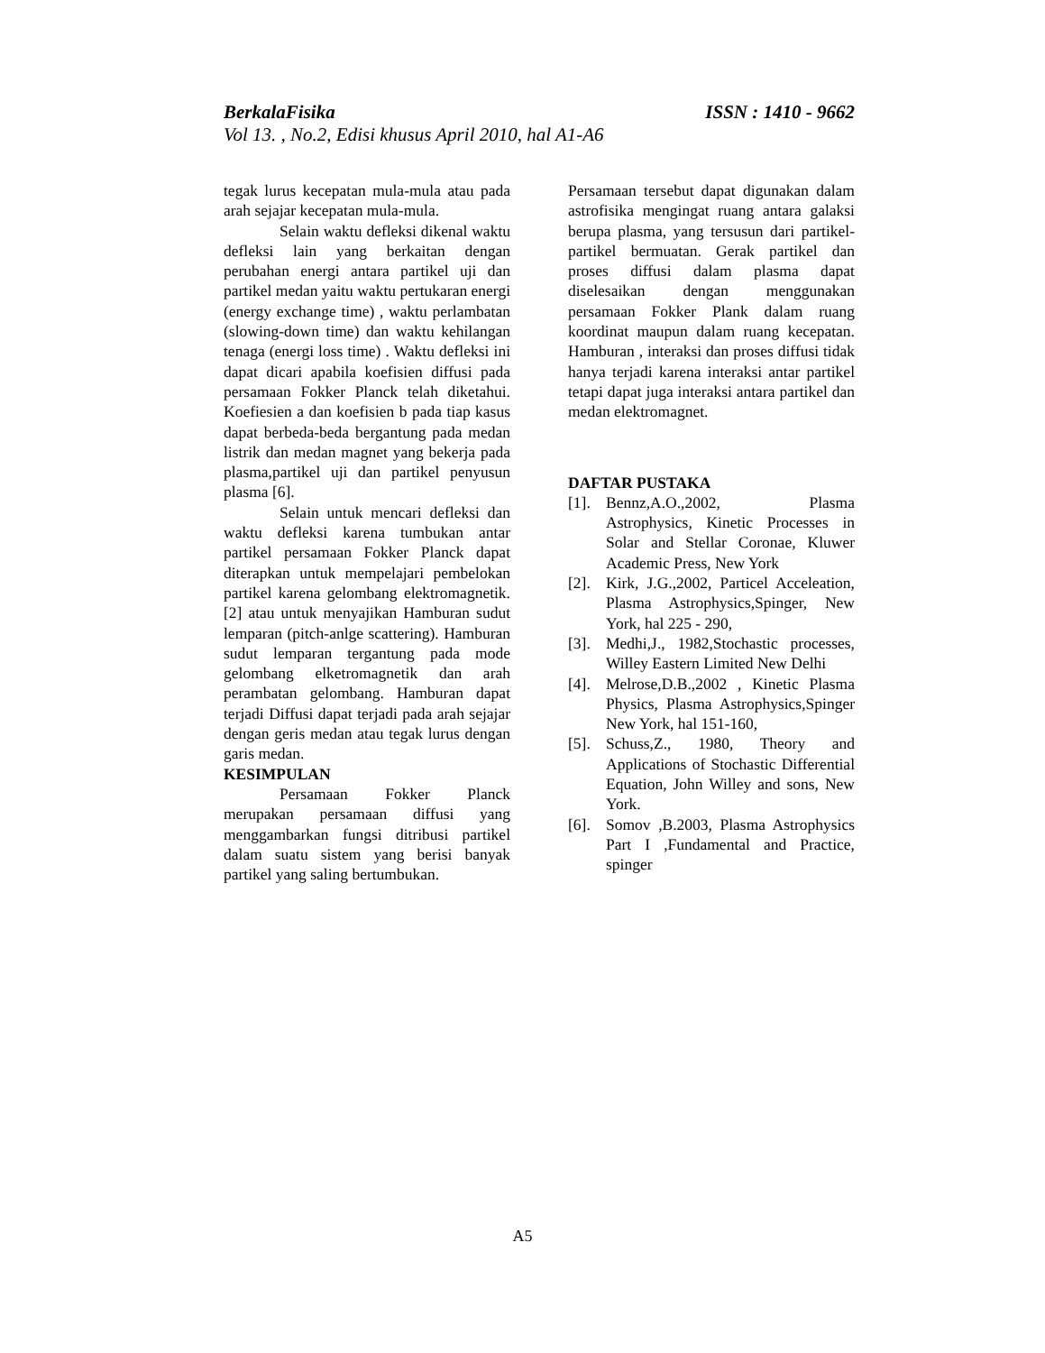BerkalaFisika ISSN : 1410 - 9662
Vol 13. , No.2, Edisi khusus April 2010, hal A1-A6
tegak lurus kecepatan mula-mula atau pada arah sejajar kecepatan mula-mula.
Selain waktu defleksi dikenal waktu defleksi lain yang berkaitan dengan perubahan energi antara partikel uji dan partikel medan yaitu waktu pertukaran energi (energy exchange time) , waktu perlambatan (slowing-down time) dan waktu kehilangan tenaga (energi loss time) . Waktu defleksi ini dapat dicari apabila koefisien diffusi pada persamaan Fokker Planck telah diketahui. Koefiesien a dan koefisien b pada tiap kasus dapat berbeda-beda bergantung pada medan listrik dan medan magnet yang bekerja pada plasma,partikel uji dan partikel penyusun plasma [6].
Selain untuk mencari defleksi dan waktu defleksi karena tumbukan antar partikel persamaan Fokker Planck dapat diterapkan untuk mempelajari pembelokan partikel karena gelombang elektromagnetik. [2] atau untuk menyajikan Hamburan sudut lemparan (pitch-anlge scattering). Hamburan sudut lemparan tergantung pada mode gelombang elketromagnetik dan arah perambatan gelombang. Hamburan dapat terjadi Diffusi dapat terjadi pada arah sejajar dengan geris medan atau tegak lurus dengan garis medan.
KESIMPULAN
Persamaan Fokker Planck merupakan persamaan diffusi yang menggambarkan fungsi ditribusi partikel dalam suatu sistem yang berisi banyak partikel yang saling bertumbukan.
Persamaan tersebut dapat digunakan dalam astrofisika mengingat ruang antara galaksi berupa plasma, yang tersusun dari partikel-partikel bermuatan. Gerak partikel dan proses diffusi dalam plasma dapat diselesaikan dengan menggunakan persamaan Fokker Plank dalam ruang koordinat maupun dalam ruang kecepatan. Hamburan , interaksi dan proses diffusi tidak hanya terjadi karena interaksi antar partikel tetapi dapat juga interaksi antara partikel dan medan elektromagnet.
DAFTAR PUSTAKA
[1]. Bennz,A.O.,2002, Plasma Astrophysics, Kinetic Processes in Solar and Stellar Coronae, Kluwer Academic Press, New York
[2]. Kirk, J.G.,2002, Particel Acceleation, Plasma Astrophysics,Spinger, New York, hal 225 - 290,
[3]. Medhi,J., 1982,Stochastic processes, Willey Eastern Limited New Delhi
[4]. Melrose,D.B.,2002 , Kinetic Plasma Physics, Plasma Astrophysics,Spinger New York, hal 151-160,
[5]. Schuss,Z., 1980, Theory and Applications of Stochastic Differential Equation, John Willey and sons, New York.
[6]. Somov ,B.2003, Plasma Astrophysics Part I ,Fundamental and Practice, spinger
A5